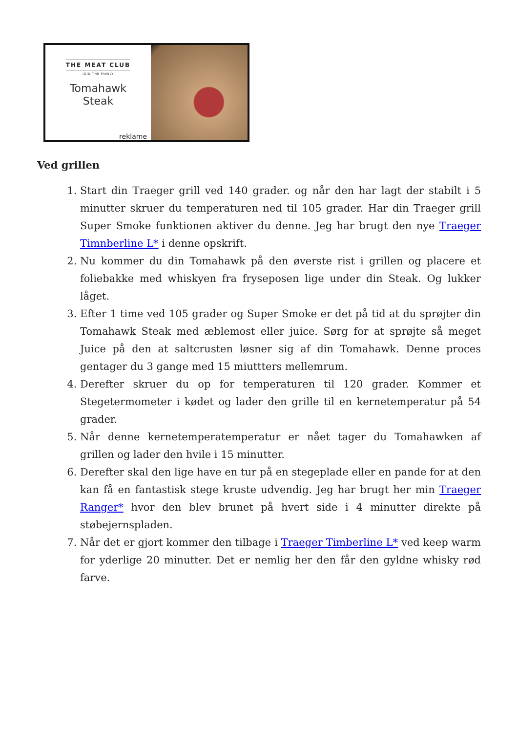THE MEAT CLUB
JOIN THE FAMILY
Tomahawk
Steak
reklame
Ved grillen
1. Start din Traeger grill ved 140 grader. og når den har lagt der stabilt i 5 minutter skruer du temperaturen ned til 105 grader. Har din Traeger grill Super Smoke funktionen aktiver du denne. Jeg har brugt den nye Traeger Timnberline L* i denne opskrift.
2. Nu kommer du din Tomahawk på den øverste rist i grillen og placere et foliebakke med whiskyen fra fryseposen lige under din Steak. Og lukker låget.
3. Efter 1 time ved 105 grader og Super Smoke er det på tid at du sprøjter din Tomahawk Steak med æblemost eller juice. Sørg for at sprøjte så meget Juice på den at saltcrusten løsner sig af din Tomahawk. Denne proces gentager du 3 gange med 15 miuttters mellemrum.
4. Derefter skruer du op for temperaturen til 120 grader. Kommer et Stegetermometer i kødet og lader den grille til en kernetemperatur på 54 grader.
5. Når denne kernetemperatemperatur er nået tager du Tomahawken af grillen og lader den hvile i 15 minutter.
6. Derefter skal den lige have en tur på en stegeplade eller en pande for at den kan få en fantastisk stege kruste udvendig. Jeg har brugt her min Traeger Ranger* hvor den blev brunet på hvert side i 4 minutter direkte på støbejernspladen.
7. Når det er gjort kommer den tilbage i Traeger Timberline L* ved keep warm for yderlige 20 minutter. Det er nemlig her den får den gyldne whisky rød farve.